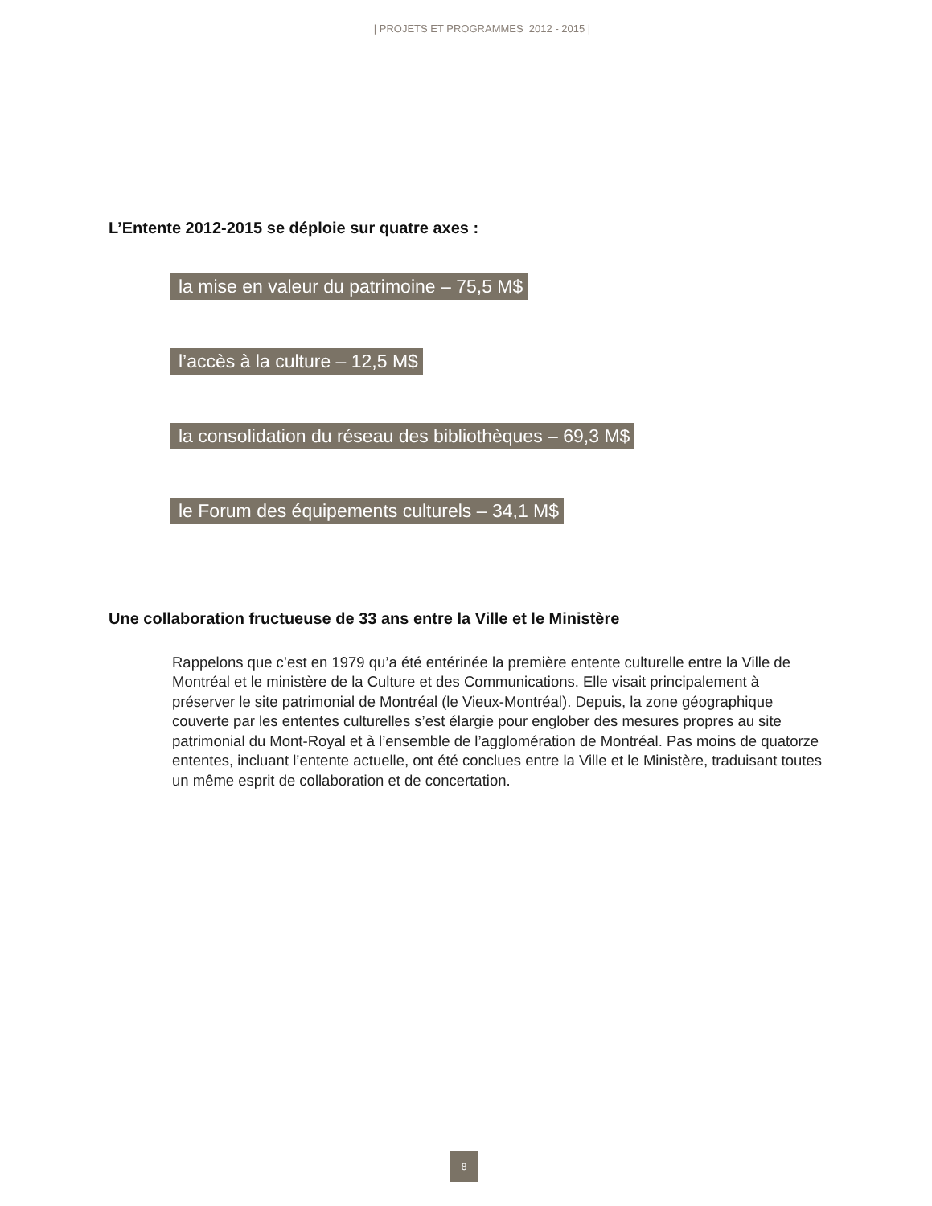| PROJETS ET PROGRAMMES 2012 - 2015 |
L’Entente 2012-2015 se déploie sur quatre axes :
la mise en valeur du patrimoine – 75,5 M$
l’accès à la culture – 12,5 M$
la consolidation du réseau des bibliothèques – 69,3 M$
le Forum des équipements culturels – 34,1 M$
Une collaboration fructueuse de 33 ans entre la Ville et le Ministère
Rappelons que c’est en 1979 qu’a été entérinée la première entente culturelle entre la Ville de Montréal et le ministère de la Culture et des Communications. Elle visait principalement à préserver le site patrimonial de Montréal (le Vieux-Montréal). Depuis, la zone géographique couverte par les ententes culturelles s’est élargie pour englober des mesures propres au site patrimonial du Mont-Royal et à l’ensemble de l’agglomération de Montréal. Pas moins de quatorze ententes, incluant l’entente actuelle, ont été conclues entre la Ville et le Ministère, traduisant toutes un même esprit de collaboration et de concertation.
8